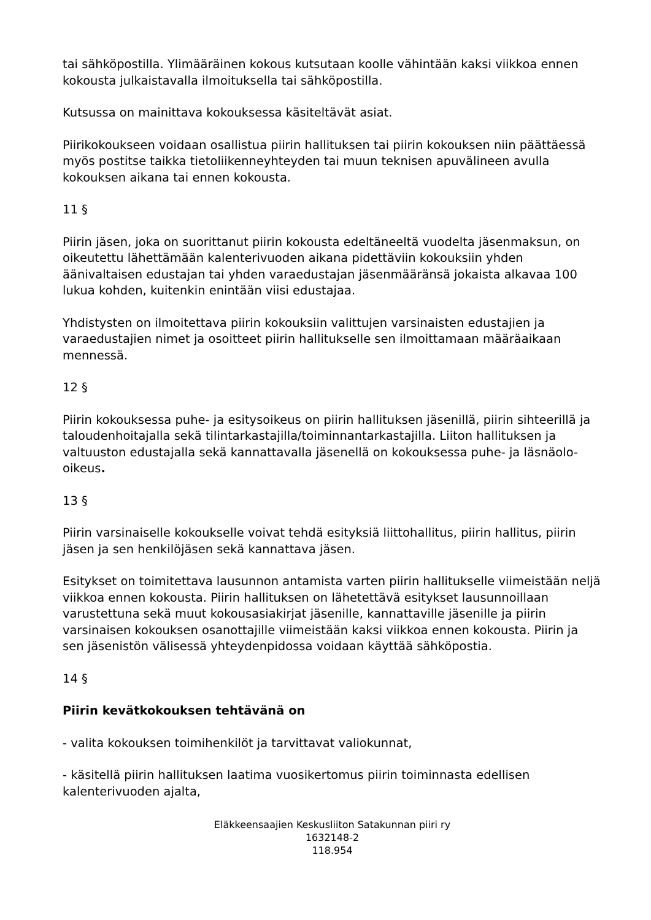tai sähköpostilla. Ylimääräinen kokous kutsutaan koolle vähintään kaksi viikkoa ennen kokousta julkaistavalla ilmoituksella tai sähköpostilla.
Kutsussa on mainittava kokouksessa käsiteltävät asiat.
Piirikokoukseen voidaan osallistua piirin hallituksen tai piirin kokouksen niin päättäessä myös postitse taikka tietoliikenneyhteyden tai muun teknisen apuvälineen avulla kokouksen aikana tai ennen kokousta.
11 §
Piirin jäsen, joka on suorittanut piirin kokousta edeltäneeltä vuodelta jäsenmaksun, on oikeutettu lähettämään kalenterivuoden aikana pidettäviin kokouksiin yhden äänivaltaisen edustajan tai yhden varaedustajan jäsenmääränsä jokaista alkavaa 100 lukua kohden, kuitenkin enintään viisi edustajaa.
Yhdistysten on ilmoitettava piirin kokouksiin valittujen varsinaisten edustajien ja varaedustajien nimet ja osoitteet piirin hallitukselle sen ilmoittamaan määräaikaan mennessä.
12 §
Piirin kokouksessa puhe- ja esitysoikeus on piirin hallituksen jäsenillä, piirin sihteerillä ja taloudenhoitajalla sekä tilintarkastajilla/toiminnantarkastajilla. Liiton hallituksen ja valtuuston edustajalla sekä kannattavalla jäsenellä on kokouksessa puhe- ja läsnäolo-oikeus.
13 §
Piirin varsinaiselle kokoukselle voivat tehdä esityksiä liittohallitus, piirin hallitus, piirin jäsen ja sen henkilöjäsen sekä kannattava jäsen.
Esitykset on toimitettava lausunnon antamista varten piirin hallitukselle viimeistään neljä viikkoa ennen kokousta. Piirin hallituksen on lähetettävä esitykset lausunnoillaan varustettuna sekä muut kokousasiakirjat jäsenille, kannattaville jäsenille ja piirin varsinaisen kokouksen osanottajille viimeistään kaksi viikkoa ennen kokousta. Piirin ja sen jäsenistön välisessä yhteydenpidossa voidaan käyttää sähköpostia.
14 §
Piirin kevätkokouksen tehtävänä on
- valita kokouksen toimihenkilöt ja tarvittavat valiokunnat,
- käsitellä piirin hallituksen laatima vuosikertomus piirin toiminnasta edellisen kalenterivuoden ajalta,
Eläkkeensaajien Keskusliiton Satakunnan piiri ry
1632148-2
118.954